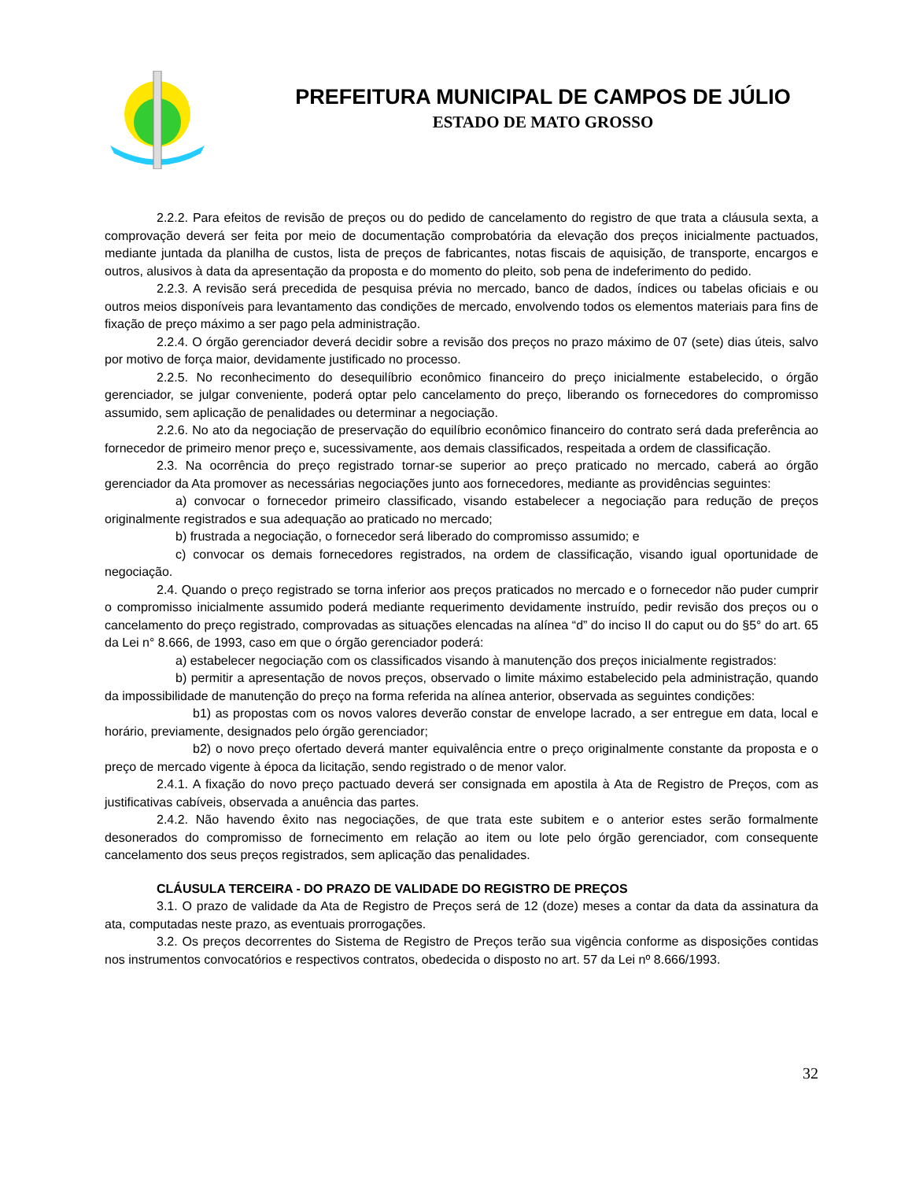PREFEITURA MUNICIPAL DE CAMPOS DE JÚLIO
ESTADO DE MATO GROSSO
2.2.2. Para efeitos de revisão de preços ou do pedido de cancelamento do registro de que trata a cláusula sexta, a comprovação deverá ser feita por meio de documentação comprobatória da elevação dos preços inicialmente pactuados, mediante juntada da planilha de custos, lista de preços de fabricantes, notas fiscais de aquisição, de transporte, encargos e outros, alusivos à data da apresentação da proposta e do momento do pleito, sob pena de indeferimento do pedido.
2.2.3. A revisão será precedida de pesquisa prévia no mercado, banco de dados, índices ou tabelas oficiais e ou outros meios disponíveis para levantamento das condições de mercado, envolvendo todos os elementos materiais para fins de fixação de preço máximo a ser pago pela administração.
2.2.4. O órgão gerenciador deverá decidir sobre a revisão dos preços no prazo máximo de 07 (sete) dias úteis, salvo por motivo de força maior, devidamente justificado no processo.
2.2.5. No reconhecimento do desequilíbrio econômico financeiro do preço inicialmente estabelecido, o órgão gerenciador, se julgar conveniente, poderá optar pelo cancelamento do preço, liberando os fornecedores do compromisso assumido, sem aplicação de penalidades ou determinar a negociação.
2.2.6. No ato da negociação de preservação do equilíbrio econômico financeiro do contrato será dada preferência ao fornecedor de primeiro menor preço e, sucessivamente, aos demais classificados, respeitada a ordem de classificação.
2.3. Na ocorrência do preço registrado tornar-se superior ao preço praticado no mercado, caberá ao órgão gerenciador da Ata promover as necessárias negociações junto aos fornecedores, mediante as providências seguintes:
a) convocar o fornecedor primeiro classificado, visando estabelecer a negociação para redução de preços originalmente registrados e sua adequação ao praticado no mercado;
b) frustrada a negociação, o fornecedor será liberado do compromisso assumido; e
c) convocar os demais fornecedores registrados, na ordem de classificação, visando igual oportunidade de negociação.
2.4. Quando o preço registrado se torna inferior aos preços praticados no mercado e o fornecedor não puder cumprir o compromisso inicialmente assumido poderá mediante requerimento devidamente instruído, pedir revisão dos preços ou o cancelamento do preço registrado, comprovadas as situações elencadas na alínea “d” do inciso II do caput ou do §5° do art. 65 da Lei n° 8.666, de 1993, caso em que o órgão gerenciador poderá:
a) estabelecer negociação com os classificados visando à manutenção dos preços inicialmente registrados:
b) permitir a apresentação de novos preços, observado o limite máximo estabelecido pela administração, quando da impossibilidade de manutenção do preço na forma referida na alínea anterior, observada as seguintes condições:
b1) as propostas com os novos valores deverão constar de envelope lacrado, a ser entregue em data, local e horário, previamente, designados pelo órgão gerenciador;
b2) o novo preço ofertado deverá manter equivalência entre o preço originalmente constante da proposta e o preço de mercado vigente à época da licitação, sendo registrado o de menor valor.
2.4.1. A fixação do novo preço pactuado deverá ser consignada em apostila à Ata de Registro de Preços, com as justificativas cabíveis, observada a anuência das partes.
2.4.2. Não havendo êxito nas negociações, de que trata este subitem e o anterior estes serão formalmente desonerados do compromisso de fornecimento em relação ao item ou lote pelo órgão gerenciador, com consequente cancelamento dos seus preços registrados, sem aplicação das penalidades.
CLÁUSULA TERCEIRA - DO PRAZO DE VALIDADE DO REGISTRO DE PREÇOS
3.1. O prazo de validade da Ata de Registro de Preços será de 12 (doze) meses a contar da data da assinatura da ata, computadas neste prazo, as eventuais prorrogações.
3.2. Os preços decorrentes do Sistema de Registro de Preços terão sua vigência conforme as disposições contidas nos instrumentos convocatórios e respectivos contratos, obedecida o disposto no art. 57 da Lei nº 8.666/1993.
32